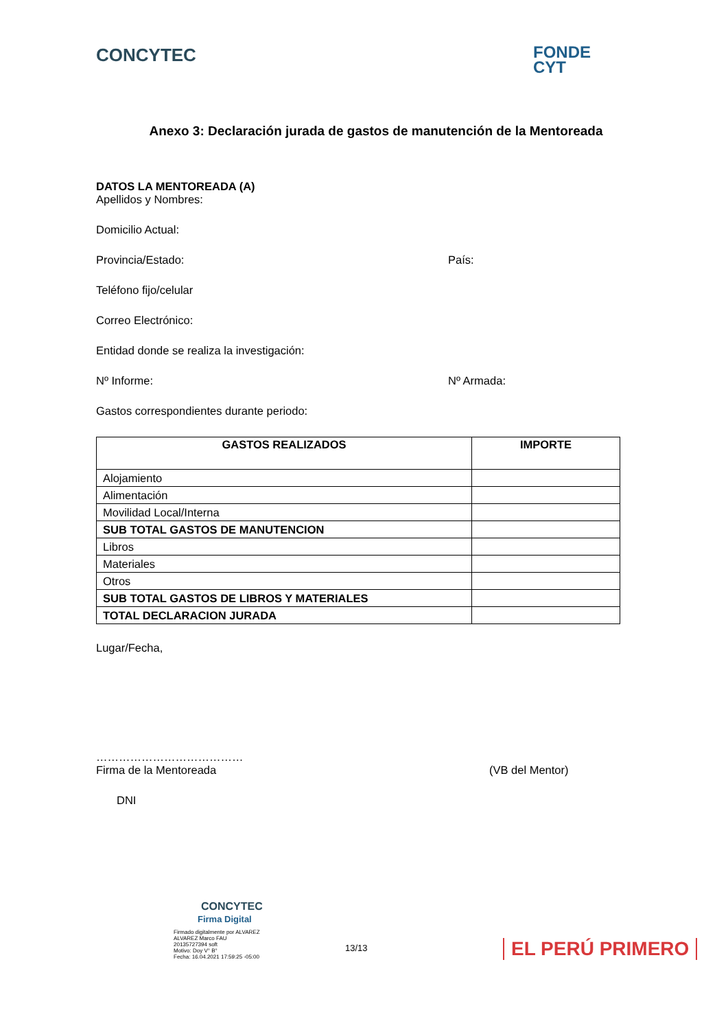CONCYTEC
FONDE
CYT
Anexo 3: Declaración jurada de gastos de manutención de la Mentoreada
DATOS LA MENTOREADA (A)
Apellidos y Nombres:
Domicilio Actual:
Provincia/Estado: País:
Teléfono fijo/celular
Correo Electrónico:
Entidad donde se realiza la investigación:
Nº Informe: Nº Armada:
Gastos correspondientes durante periodo:
| GASTOS REALIZADOS | IMPORTE |
| --- | --- |
| Alojamiento | |
| Alimentación | |
| Movilidad Local/Interna | |
| SUB TOTAL GASTOS DE MANUTENCION | |
| Libros | |
| Materiales | |
| Otros | |
| SUB TOTAL GASTOS DE LIBROS Y MATERIALES | |
| TOTAL DECLARACION JURADA | |
Lugar/Fecha,
…………………………………
Firma de la Mentoreada (VB del Mentor)
DNI
CONCYTEC
Firma Digital
Firmado digitalmente por ALVAREZ
ALVAREZ Marco FAU
20135727394 soft
Motivo: Doy V° B°
Fecha: 16.04.2021 17:59:25 -05:00
13/13
EL PERÚ PRIMERO